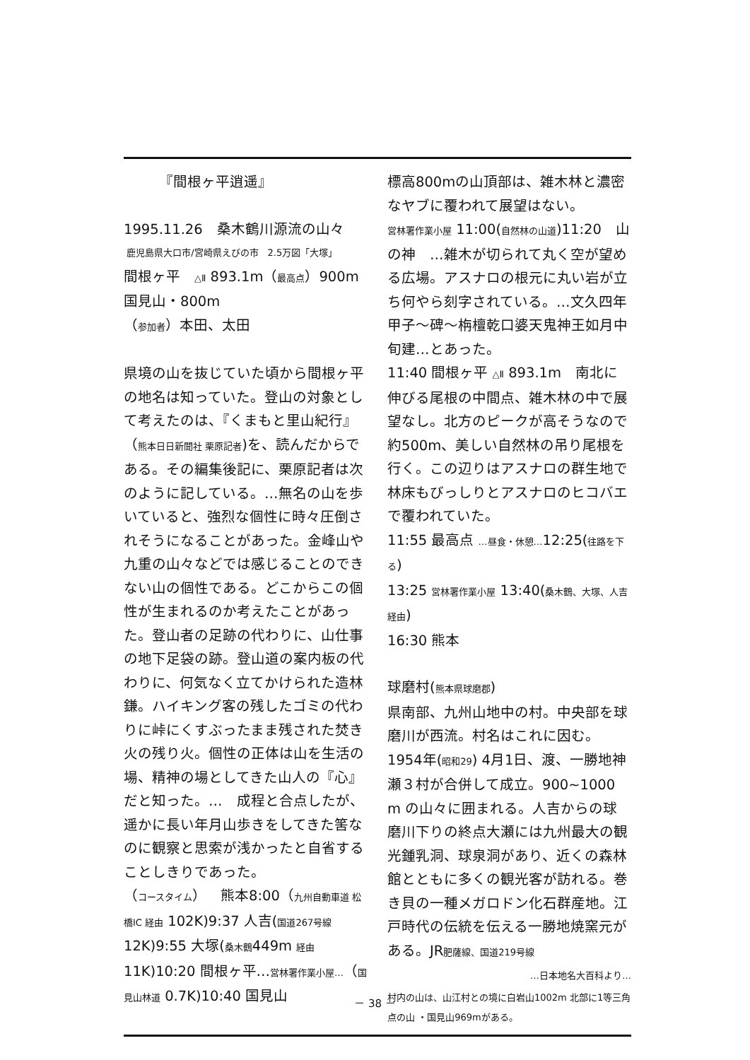『間根ヶ平逍遥』
1995.11.26　桑木鶴川源流の山々
鹿児島県大口市/宮崎県えびの市　2.5万図「大塚」
間根ヶ平　△Ⅱ 893.1m（最高点）900m
国見山・800m
（参加者）本田、太田
県境の山を抜じていた頃から間根ヶ平の地名は知っていた。登山の対象として考えたのは、『くまもと里山紀行』（熊本日日新聞社 栗原記者)を、読んだからである。その編集後記に、栗原記者は次のように記している。…無名の山を歩いていると、強烈な個性に時々圧倒されそうになることがあった。金峰山や九重の山々などでは感じることのできない山の個性である。どこからこの個性が生まれるのか考えたことがあった。登山者の足跡の代わりに、山仕事の地下足袋の跡。登山道の案内板の代わりに、何気なく立てかけられた造林鎌。ハイキング客の残したゴミの代わりに峠にくすぶったまま残された焚き火の残り火。個性の正体は山を生活の場、精神の場としてきた山人の『心』だと知った。…　成程と合点したが、遥かに長い年月山歩きをしてきた筈なのに観察と思索が浅かったと自省することしきりであった。
（コースタイム）　熊本8:00（九州自動車道 松橋IC 経由 102K)9:37 人吉(国道267号線 12K)9:55 大塚(桑木鶴449m 経由 11K)10:20 間根ヶ平…営林署作業小屋…（国見山林道 0.7K)10:40 国見山
標高800mの山頂部は、雑木林と濃密なヤブに覆われて展望はない。
営林署作業小屋 11:00(自然林の山道)11:20　山の神　…雑木が切られて丸く空が望める広場。アスナロの根元に丸い岩が立ち何やら刻字されている。…文久四年甲子～碑～栴檀乾口婆天鬼神王如月中旬建…とあった。
11:40 間根ヶ平 △Ⅱ 893.1m　南北に伸びる尾根の中間点、雑木林の中で展望なし。北方のピークが高そうなので約500m、美しい自然林の吊り尾根を行く。この辺りはアスナロの群生地で林床もびっしりとアスナロのヒコバエで覆われていた。
11:55 最高点 …昼食・休憩…12:25(往路を下る)
13:25 営林署作業小屋 13:40(桑木鶴、大塚、人吉経由)
16:30 熊本
球磨村(熊本県球磨郡)
県南部、九州山地中の村。中央部を球磨川が西流。村名はこれに因む。1954年(昭和29) 4月1日、渡、一勝地神瀬３村が合併して成立。900~1000 m の山々に囲まれる。人吉からの球磨川下りの終点大瀬には九州最大の観光鍾乳洞、球泉洞があり、近くの森林館とともに多くの観光客が訪れる。巻き貝の一種メガロドン化石群産地。江戸時代の伝統を伝える一勝地焼窯元がある。JR肥薩線、国道219号線
…日本地名大百科より…
村内の山は、山江村との境に白岩山1002m 北部に1等三角点の山 ・国見山969mがある。
－ 38 －